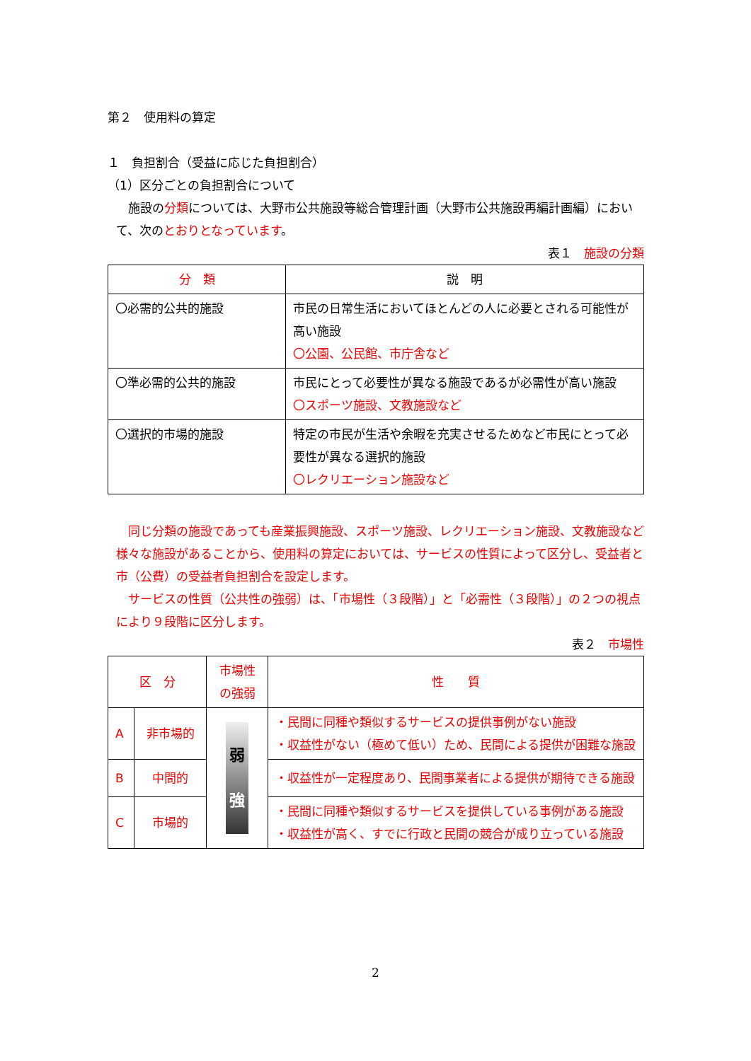第２　使用料の算定
１　負担割合（受益に応じた負担割合）
（1）区分ごとの負担割合について
　施設の分類については、大野市公共施設等総合管理計画（大野市公共施設再編計画編）において、次のとおりとなっています。
表１　施設の分類
| 分 類 | 説 明 |
| --- | --- |
| 〇必需的公共的施設 | 市民の日常生活においてほとんどの人に必要とされる可能性が高い施設 〇公園、公民館、市庁舎など |
| 〇準必需的公共的施設 | 市民にとって必要性が異なる施設であるが必需性が高い施設 〇スポーツ施設、文教施設など |
| 〇選択的市場的施設 | 特定の市民が生活や余暇を充実させるためなど市民にとって必要性が異なる選択的施設 〇レクリエーション施設など |
　同じ分類の施設であっても産業振興施設、スポーツ施設、レクリエーション施設、文教施設など様々な施設があることから、使用料の算定においては、サービスの性質によって区分し、受益者と市（公費）の受益者負担割合を設定します。
　サービスの性質（公共性の強弱）は、「市場性（３段階）」と「必需性（３段階）」の２つの視点により９段階に区分します。
表２　市場性
| 区 分 | | 市場性の強弱 | 性 質 |
| --- | --- | --- | --- |
| A | 非市場的 | 弱 強 | ・民間に同種や類似するサービスの提供事例がない施設 ・収益性がない（極めて低い）ため、民間による提供が困難な施設 |
| B | 中間的 | | ・収益性が一定程度あり、民間事業者による提供が期待できる施設 |
| C | 市場的 | | ・民間に同種や類似するサービスを提供している事例がある施設 ・収益性が高く、すでに行政と民間の競合が成り立っている施設 |
2